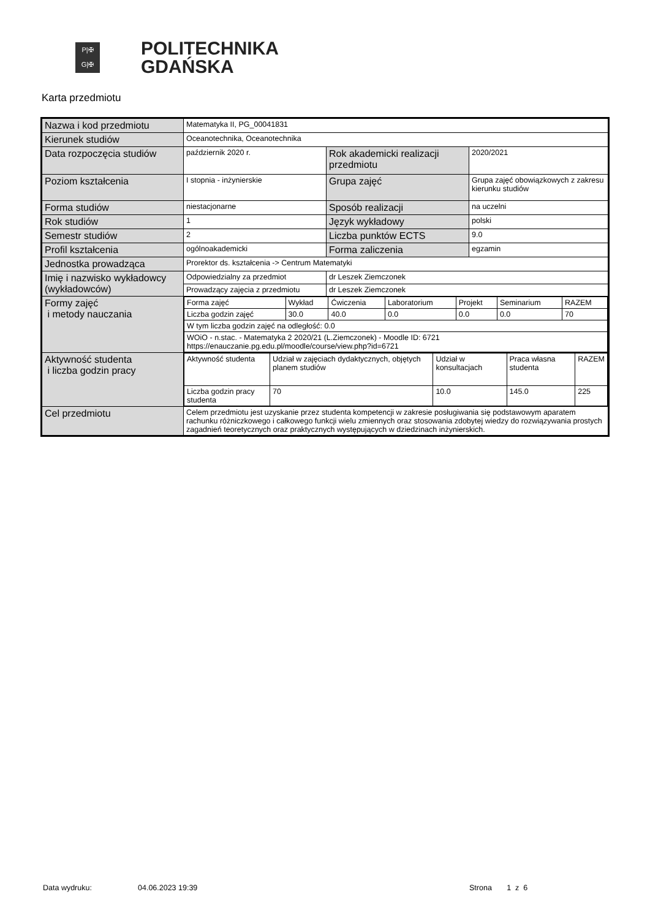P|✠
G|✠
POLITECHNIKA
GDAŃSKA
Karta przedmiotu
| Nazwa i kod przedmiotu | Matematyka II, PG_00041831 | | |
| Kierunek studiów | Oceanotechnika, Oceanotechnika | | |
| Data rozpoczęcia studiów | październik 2020 r. | Rok akademicki realizacji przedmiotu | 2020/2021 |
| Poziom kształcenia | I stopnia - inżynierskie | Grupa zajęć | Grupa zajęć obowiązkowych z zakresu kierunku studiów |
| Forma studiów | niestacjonarne | Sposób realizacji | na uczelni |
| Rok studiów | 1 | Język wykładowy | polski |
| Semestr studiów | 2 | Liczba punktów ECTS | 9.0 |
| Profil kształcenia | ogólnoakademicki | Forma zaliczenia | egzamin |
| Jednostka prowadząca | Prorektor ds. kształcenia -> Centrum Matematyki | | |
| Imię i nazwisko wykładowcy (wykładowców) | Odpowiedzialny za przedmiot | dr Leszek Ziemczonek | |
| | Prowadzący zajęcia z przedmiotu | dr Leszek Ziemczonek | |
| Formy zajęć i metody nauczania | / Forma zajęć / Wykład / Ćwiczenia / Laboratorium / Projekt / Seminarium / RAZEM / / Liczba godzin zajęć / 30.0 / 40.0 / 0.0 / 0.0 / 0.0 / 70 / / W tym liczba godzin zajęć na odległość: 0.0 / / / / / / / / WOiO - n.stac. - Matematyka 2 2020/21 (L.Ziemczonek) - Moodle ID: 6721 https://enauczanie.pg.edu.pl/moodle/course/view.php?id=6721 / / / / / / / | | |
| Aktywność studenta i liczba godzin pracy | / Aktywność studenta / Udział w zajęciach dydaktycznych, objętych planem studiów / Udział w konsultacjach / Praca własna studenta / RAZEM / / Liczba godzin pracy studenta / 70 / 10.0 / 145.0 / 225 / | | |
| Cel przedmiotu | Celem przedmiotu jest uzyskanie przez studenta kompetencji w zakresie posługiwania się podstawowym aparatem rachunku różniczkowego i całkowego funkcji wielu zmiennych oraz stosowania zdobytej wiedzy do rozwiązywania prostych zagadnień teoretycznych oraz praktycznych występujących w dziedzinach inżynierskich. | | |
Data wydruku: 04.06.2023 19:39 Strona 1 z 6